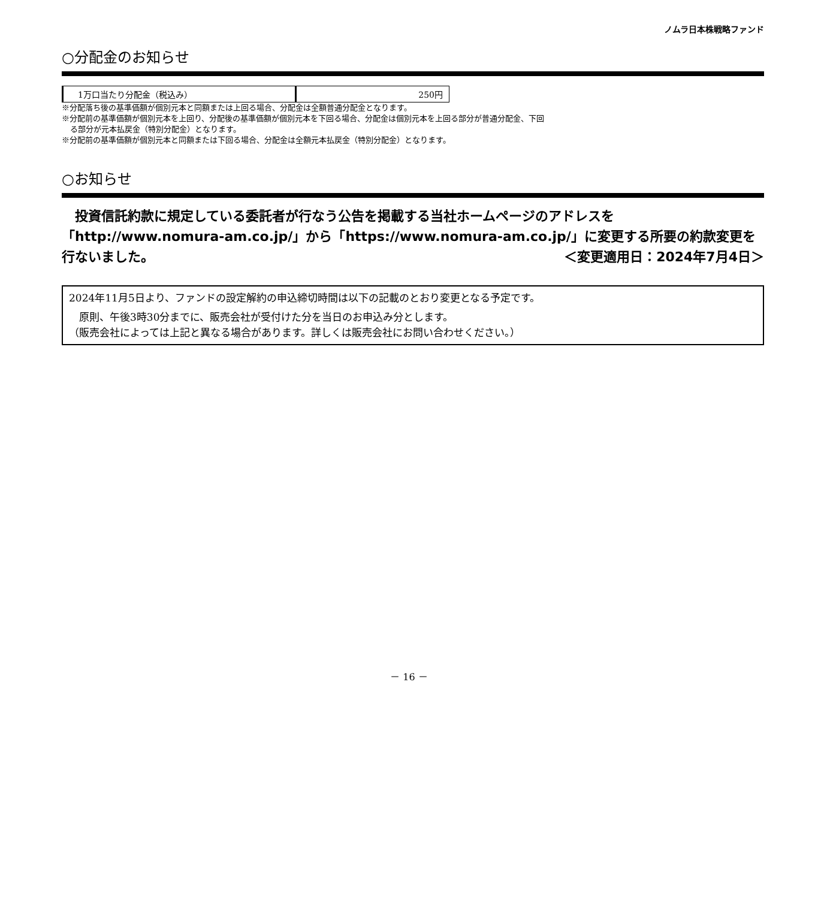ノムラ日本株戦略ファンド
○分配金のお知らせ
| 1万口当たり分配金（税込み） | 250円 |
※分配落ち後の基準価額が個別元本と同額または上回る場合、分配金は全額普通分配金となります。
※分配前の基準価額が個別元本を上回り、分配後の基準価額が個別元本を下回る場合、分配金は個別元本を上回る部分が普通分配金、下回
る部分が元本払戻金（特別分配金）となります。
※分配前の基準価額が個別元本と同額または下回る場合、分配金は全額元本払戻金（特別分配金）となります。
○お知らせ
　投資信託約款に規定している委託者が行なう公告を掲載する当社ホームページのアドレスを「http://www.nomura-am.co.jp/」から「https://www.nomura-am.co.jp/」に変更する所要の約款変更を行ないました。 ＜変更適用日：2024年7月4日＞
2024年11月5日より、ファンドの設定解約の申込締切時間は以下の記載のとおり変更となる予定です。
　原則、午後3時30分までに、販売会社が受付けた分を当日のお申込み分とします。
（販売会社によっては上記と異なる場合があります。詳しくは販売会社にお問い合わせください。）
－ 16 －